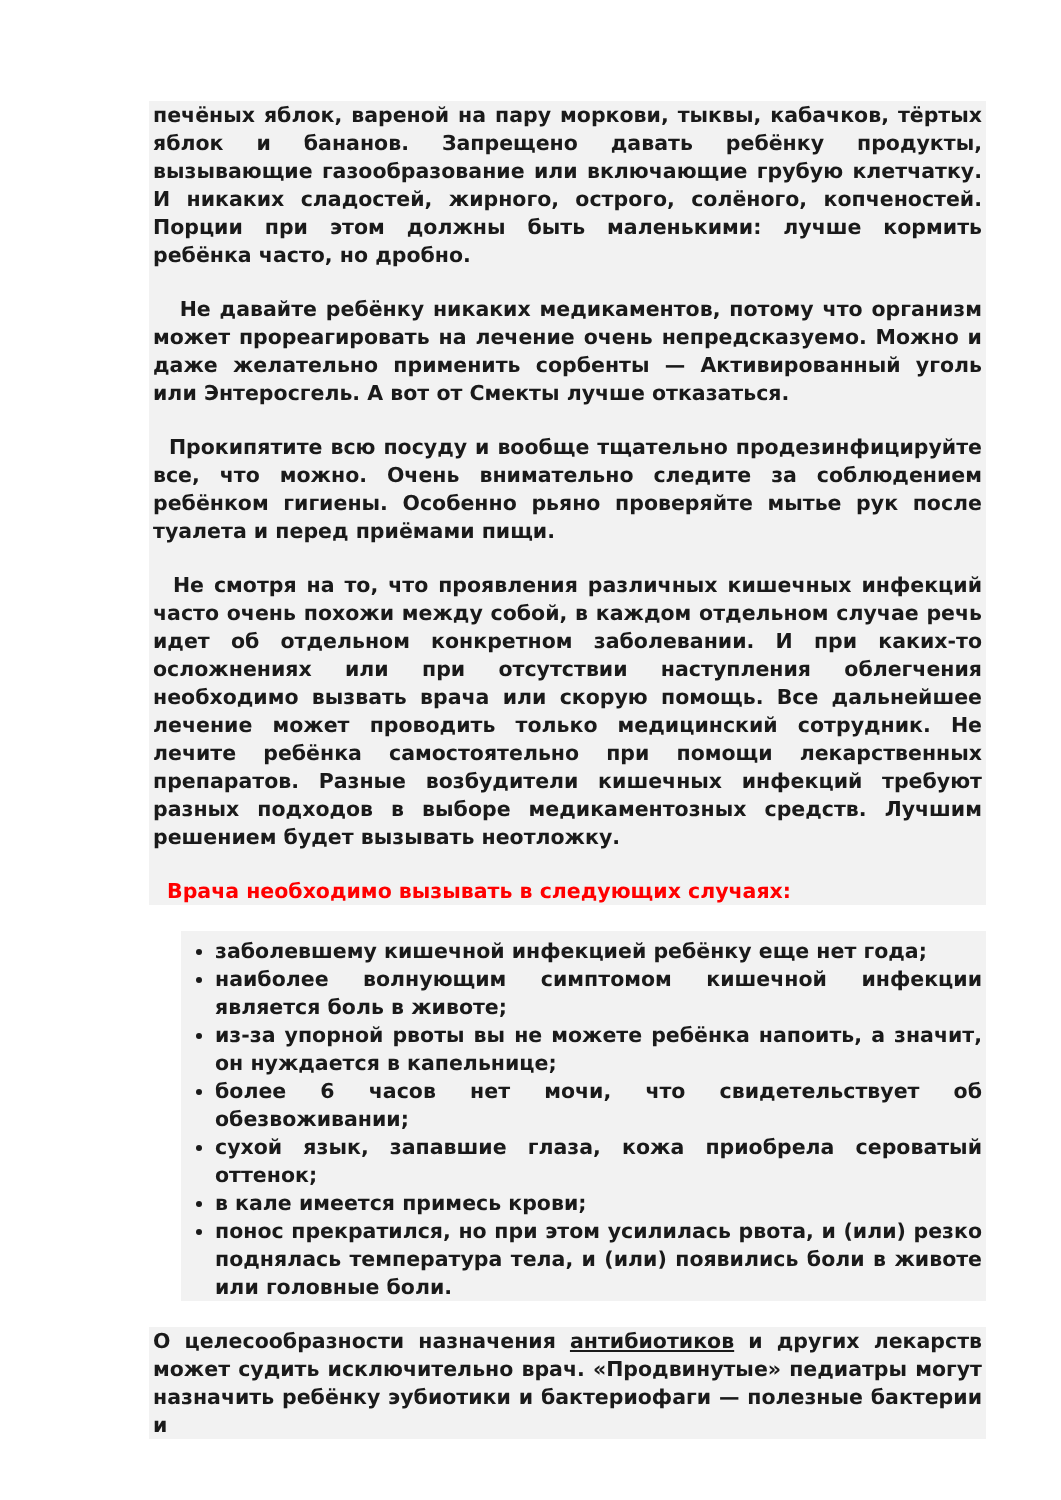печёных яблок, вареной на пару моркови, тыквы, кабачков, тёртых яблок и бананов. Запрещено давать ребёнку продукты, вызывающие газообразование или включающие грубую клетчатку. И никаких сладостей, жирного, острого, солёного, копченостей. Порции при этом должны быть маленькими: лучше кормить ребёнка часто, но дробно.
Не давайте ребёнку никаких медикаментов, потому что организм может прореагировать на лечение очень непредсказуемо. Можно и даже желательно применить сорбенты — Активированный уголь или Энтеросгель. А вот от Смекты лучше отказаться.
Прокипятите всю посуду и вообще тщательно продезинфицируйте все, что можно. Очень внимательно следите за соблюдением ребёнком гигиены. Особенно рьяно проверяйте мытье рук после туалета и перед приёмами пищи.
Не смотря на то, что проявления различных кишечных инфекций часто очень похожи между собой, в каждом отдельном случае речь идет об отдельном конкретном заболевании. И при каких-то осложнениях или при отсутствии наступления облегчения необходимо вызвать врача или скорую помощь. Все дальнейшее лечение может проводить только медицинский сотрудник. Не лечите ребёнка самостоятельно при помощи лекарственных препаратов. Разные возбудители кишечных инфекций требуют разных подходов в выборе медикаментозных средств. Лучшим решением будет вызывать неотложку.
Врача необходимо вызывать в следующих случаях:
заболевшему кишечной инфекцией ребёнку еще нет года;
наиболее волнующим симптомом кишечной инфекции является боль в животе;
из-за упорной рвоты вы не можете ребёнка напоить, а значит, он нуждается в капельнице;
более 6 часов нет мочи, что свидетельствует об обезвоживании;
сухой язык, запавшие глаза, кожа приобрела сероватый оттенок;
в кале имеется примесь крови;
понос прекратился, но при этом усилилась рвота, и (или) резко поднялась температура тела, и (или) появились боли в животе или головные боли.
О целесообразности назначения антибиотиков и других лекарств может судить исключительно врач. «Продвинутые» педиатры могут назначить ребёнку эубиотики и бактериофаги — полезные бактерии и